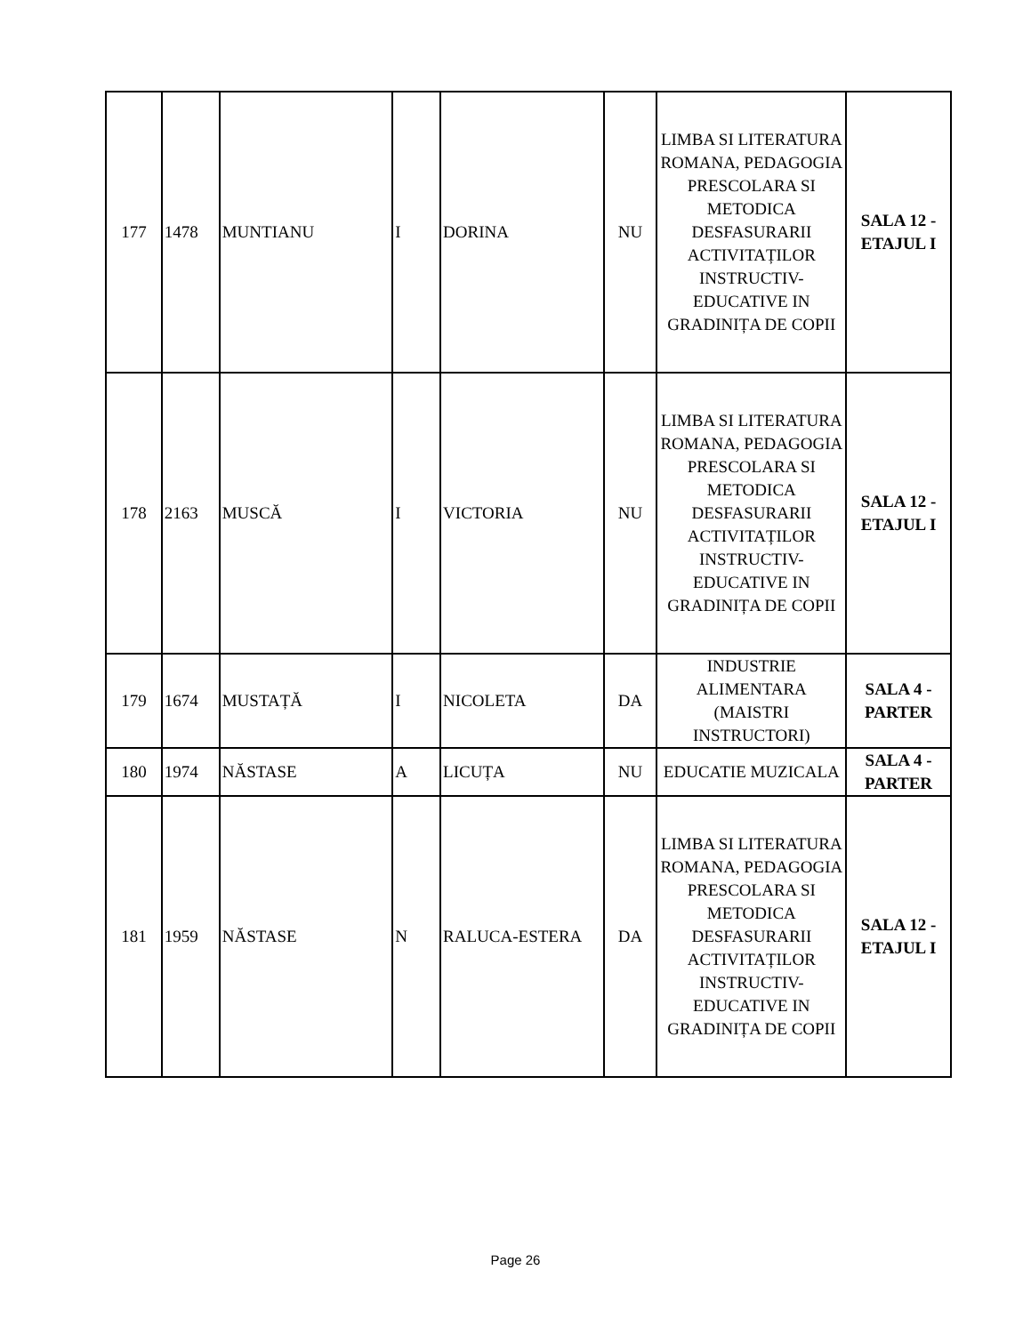| 177 | 1478 | MUNTIANU | I | DORINA | NU | LIMBA SI LITERATURA ROMANA, PEDAGOGIA PRESCOLARA SI METODICA DESFASURARII ACTIVITAȚILOR INSTRUCTIV-EDUCATIVE IN GRADINIȚA DE COPII | SALA 12 - ETAJUL I |
| 178 | 2163 | MUSCĂ | I | VICTORIA | NU | LIMBA SI LITERATURA ROMANA, PEDAGOGIA PRESCOLARA SI METODICA DESFASURARII ACTIVITAȚILOR INSTRUCTIV-EDUCATIVE IN GRADINIȚA DE COPII | SALA 12 - ETAJUL I |
| 179 | 1674 | MUSTAȚĂ | I | NICOLETA | DA | INDUSTRIE ALIMENTARA (MAISTRI INSTRUCTORI) | SALA 4 - PARTER |
| 180 | 1974 | NĂSTASE | A | LICUȚA | NU | EDUCATIE MUZICALA | SALA 4 - PARTER |
| 181 | 1959 | NĂSTASE | N | RALUCA-ESTERA | DA | LIMBA SI LITERATURA ROMANA, PEDAGOGIA PRESCOLARA SI METODICA DESFASURARII ACTIVITAȚILOR INSTRUCTIV-EDUCATIVE IN GRADINIȚA DE COPII | SALA 12 - ETAJUL I |
Page 26